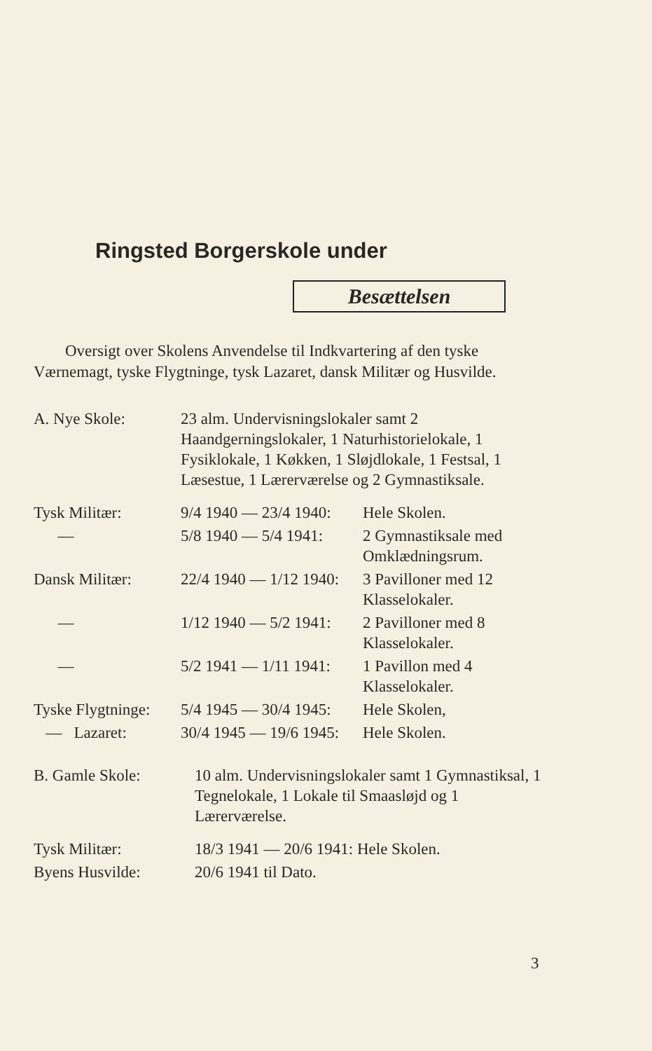Ringsted Borgerskole under
Besættelsen
Oversigt over Skolens Anvendelse til Indkvartering af den tyske Værnemagt, tyske Flygtninge, tysk Lazaret, dansk Militær og Husvilde.
| A. Nye Skole: | 23 alm. Undervisningslokaler samt 2 Haandgerningslokaler, 1 Naturhistorielokale, 1 Fysiklokale, 1 Køkken, 1 Sløjdlokale, 1 Festsal, 1 Læsestue, 1 Lærerværelse og 2 Gymnastiksale. | |
| Tysk Militær: | 9/4 1940 — 23/4 1940: | Hele Skolen. |
| — | 5/8 1940 — 5/4 1941: | 2 Gymnastiksale med Omklædningsrum. |
| Dansk Militær: | 22/4 1940 — 1/12 1940: | 3 Pavilloner med 12 Klasselokaler. |
| — | 1/12 1940 — 5/2 1941: | 2 Pavilloner med 8 Klasselokaler. |
| — | 5/2 1941 — 1/11 1941: | 1 Pavillon med 4 Klasselokaler. |
| Tyske Flygtninge: | 5/4 1945 — 30/4 1945: | Hele Skolen, |
| — Lazaret: | 30/4 1945 — 19/6 1945: | Hele Skolen. |
| B. Gamle Skole: | 10 alm. Undervisningslokaler samt 1 Gymnastiksal, 1 Tegnelokale, 1 Lokale til Smaasløjd og 1 Lærerværelse. | |
| Tysk Militær: | 18/3 1941 — 20/6 1941: Hele Skolen. | |
| Byens Husvilde: | 20/6 1941 til Dato. | |
3